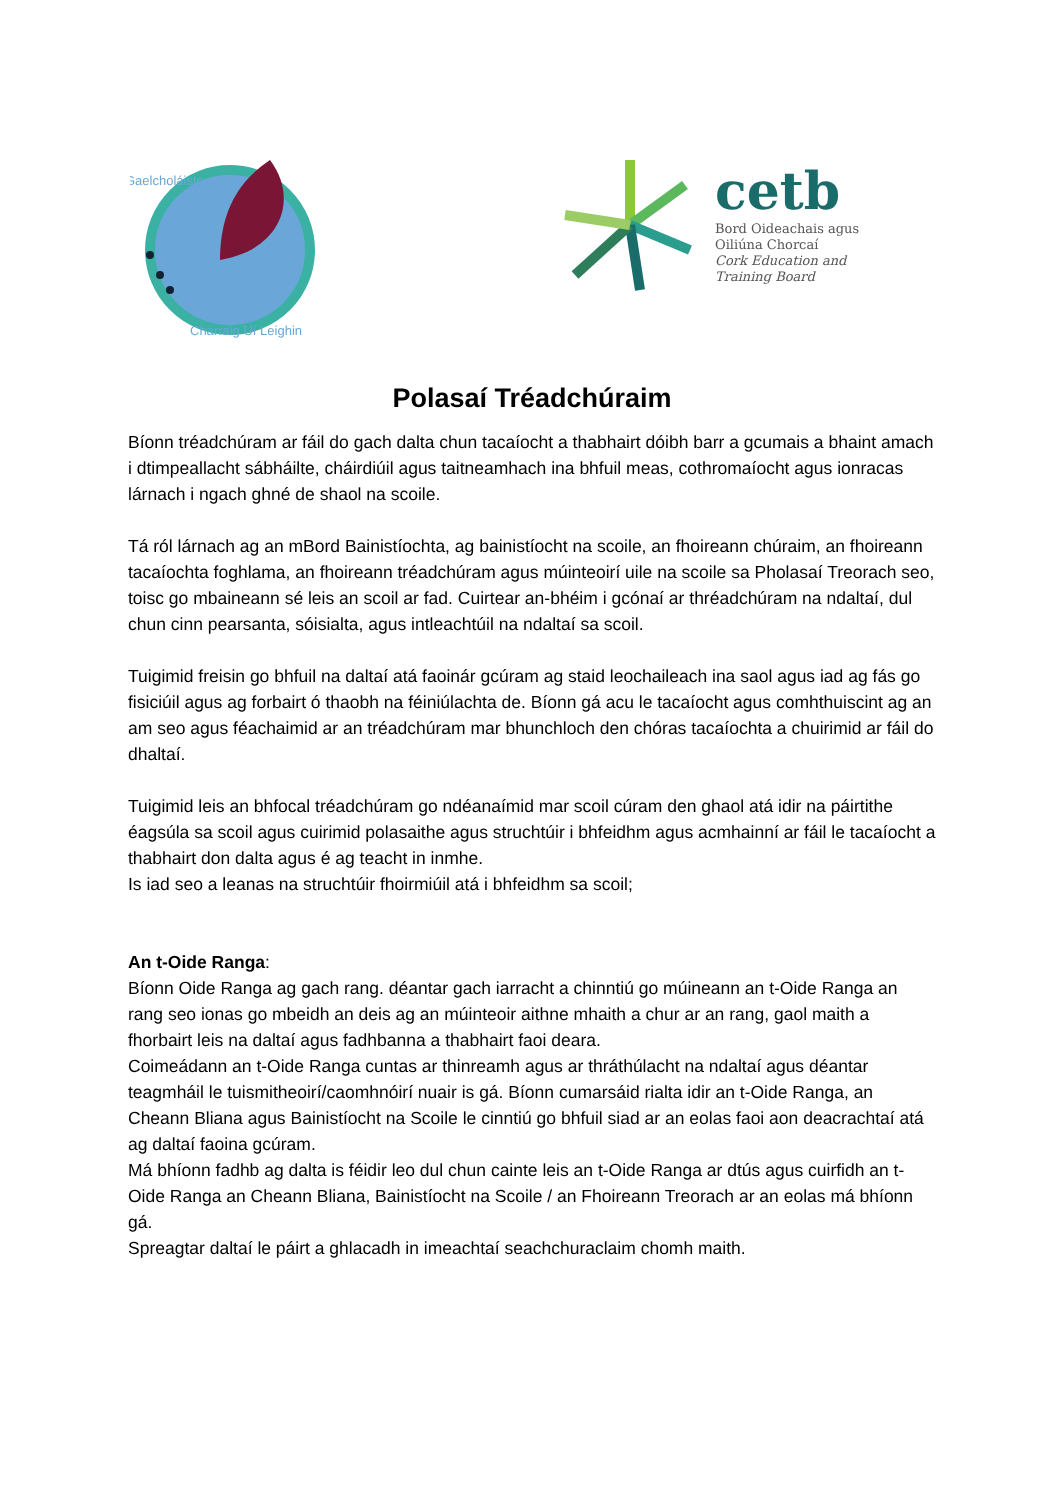Gaelcholáiste
Charraig Uí Leighin
cetb
Bord Oideachais agus
Oiliúna Chorcaí
Cork Education and
Training Board
Polasaí Tréadchúraim
Bíonn tréadchúram ar fáil do gach dalta chun tacaíocht a thabhairt dóibh barr a gcumais a bhaint amach i dtimpeallacht sábháilte, cháirdiúil agus taitneamhach ina bhfuil meas, cothromaíocht agus ionracas lárnach i ngach ghné de shaol na scoile.
Tá ról lárnach ag an mBord Bainistíochta, ag bainistíocht na scoile, an fhoireann chúraim, an fhoireann tacaíochta foghlama, an fhoireann tréadchúram agus múinteoirí uile na scoile sa Pholasaí Treorach seo, toisc go mbaineann sé leis an scoil ar fad. Cuirtear an-bhéim i gcónaí ar thréadchúram na ndaltaí, dul chun cinn pearsanta, sóisialta, agus intleachtúil na ndaltaí sa scoil.
Tuigimid freisin go bhfuil na daltaí atá faoinár gcúram ag staid leochaileach ina saol agus iad ag fás go fisiciúil agus ag forbairt ó thaobh na féiniúlachta de. Bíonn gá acu le tacaíocht agus comhthuiscint ag an am seo agus féachaimid ar an tréadchúram mar bhunchloch den chóras tacaíochta a chuirimid ar fáil do dhaltaí.
Tuigimid leis an bhfocal tréadchúram go ndéanaímid mar scoil cúram den ghaol atá idir na páirtithe éagsúla sa scoil agus cuirimid polasaithe agus struchtúir i bhfeidhm agus acmhainní ar fáil le tacaíocht a thabhairt don dalta agus é ag teacht in inmhe.
Is iad seo a leanas na struchtúir fhoirmiúil atá i bhfeidhm sa scoil;
An t-Oide Ranga:
Bíonn Oide Ranga ag gach rang. déantar gach iarracht a chinntiú go múineann an t-Oide Ranga an rang seo ionas go mbeidh an deis ag an múinteoir aithne mhaith a chur ar an rang, gaol maith a fhorbairt leis na daltaí agus fadhbanna a thabhairt faoi deara.
Coimeádann an t-Oide Ranga cuntas ar thinreamh agus ar thráthúlacht na ndaltaí agus déantar teagmháil le tuismitheoirí/caomhnóirí nuair is gá. Bíonn cumarsáid rialta idir an t-Oide Ranga, an Cheann Bliana agus Bainistíocht na Scoile le cinntiú go bhfuil siad ar an eolas faoi aon deacrachtaí atá ag daltaí faoina gcúram.
Má bhíonn fadhb ag dalta is féidir leo dul chun cainte leis an t-Oide Ranga ar dtús agus cuirfidh an t-Oide Ranga an Cheann Bliana, Bainistíocht na Scoile / an Fhoireann Treorach ar an eolas má bhíonn gá.
Spreagtar daltaí le páirt a ghlacadh in imeachtaí seachchuraclaim chomh maith.